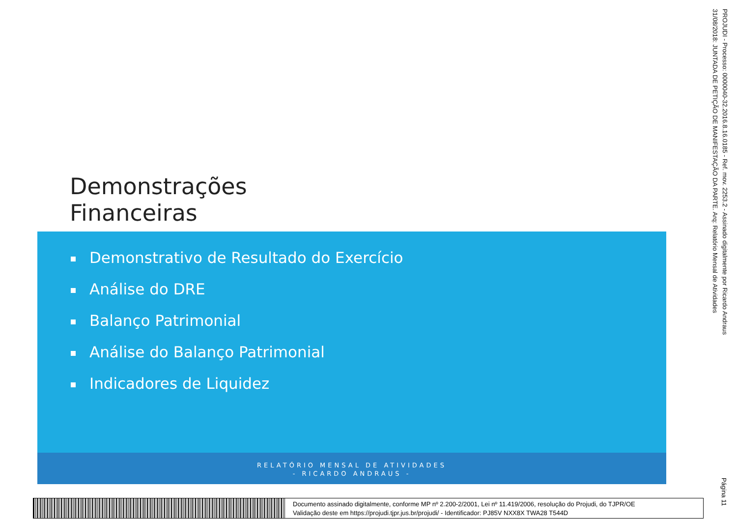Demonstrações
Financeiras
Demonstrativo de Resultado do Exercício
Análise do DRE
Balanço Patrimonial
Análise do Balanço Patrimonial
Indicadores de Liquidez
RELATÓRIO MENSAL DE ATIVIDADES
- RICARDO ANDRAUS -
PROJUDI - Processo: 0000040-32.2016.8.16.0185 - Ref. mov. 2253.2 - Assinado digitalmente por Ricardo Andraus
31/08/2018: JUNTADA DE PETIÇÃO DE MANIFESTAÇÃO DA PARTE. Arq: Relatório Mensal de Atividades
Página 11
Documento assinado digitalmente, conforme MP nº 2.200-2/2001, Lei nº 11.419/2006, resolução do Projudi, do TJPR/OE
Validação deste em https://projudi.tjpr.jus.br/projudi/ - Identificador: PJ85V NXX8X TWA28 T544D